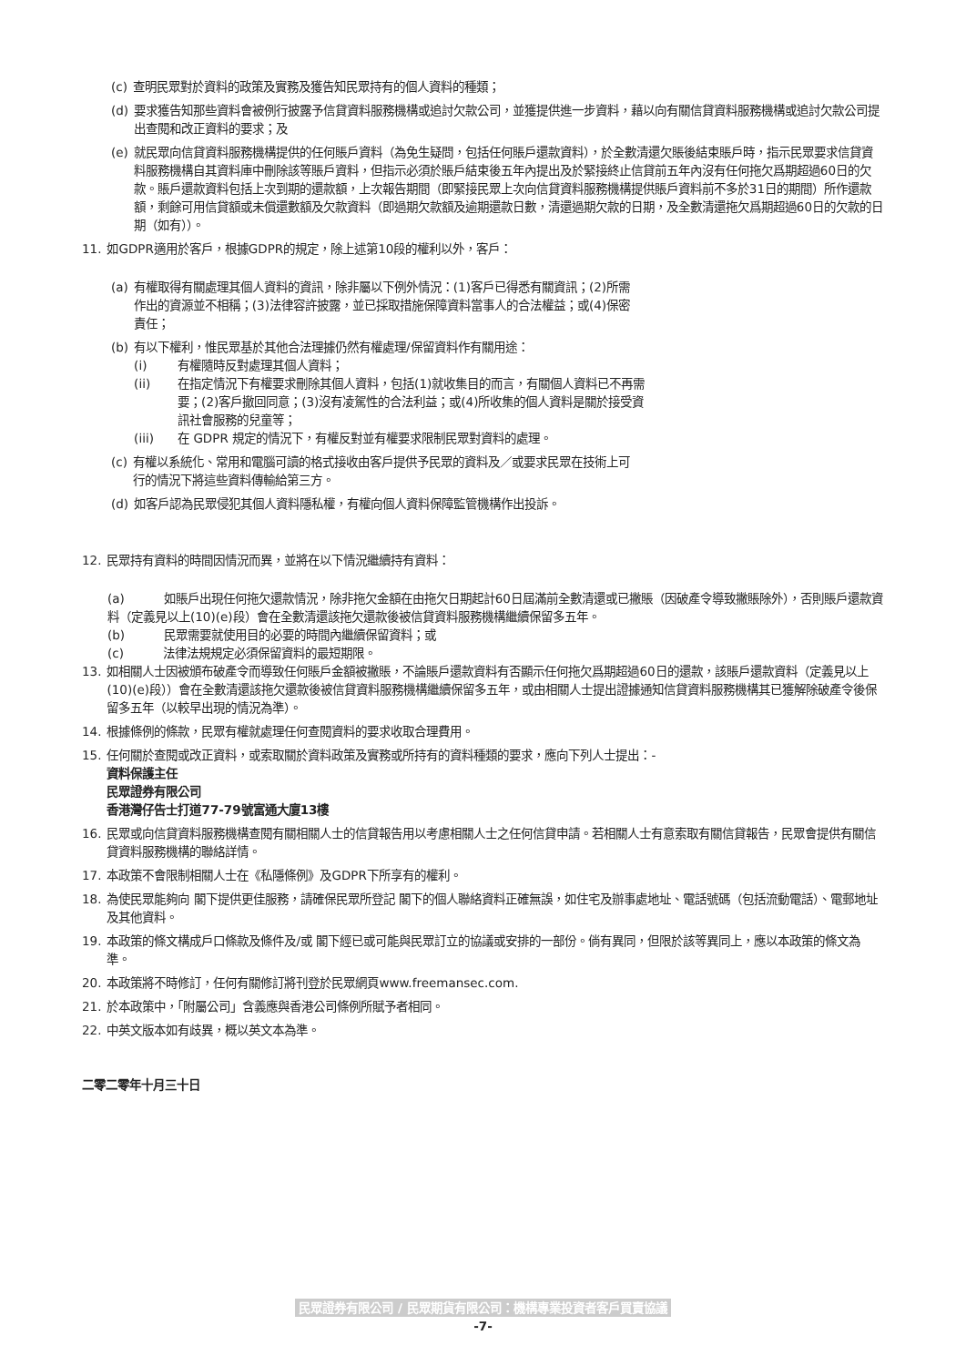(c) 查明民眾對於資料的政策及實務及獲告知民眾持有的個人資料的種類；
(d) 要求獲告知那些資料會被例行披露予信貸資料服務機構或追討欠款公司，並獲提供進一步資料，藉以向有關信貸資料服務機構或追討欠款公司提出查閱和改正資料的要求；及
(e) 就民眾向信貸資料服務機構提供的任何賬戶資料（為免生疑問，包括任何賬戶還款資料），於全數清還欠賬後結束賬戶時，指示民眾要求信貸資料服務機構自其資料庫中刪除該等賬戶資料，但指示必須於賬戶結束後五年內提出及於緊接終止信貸前五年內沒有任何拖欠爲期超過60日的欠款。賬戶還款資料包括上次到期的還款額，上次報告期間（即緊接民眾上次向信貸資料服務機構提供賬戶資料前不多於31日的期間）所作還款額，剩餘可用信貸額或未償還數額及欠款資料（即過期欠款額及逾期還款日數，清還過期欠款的日期，及全數清還拖欠爲期超過60日的欠款的日期（如有））。
11. 如GDPR適用於客戶，根據GDPR的規定，除上述第10段的權利以外，客戶：
(a) 有權取得有關處理其個人資料的資訊，除非屬以下例外情況：(1)客戶已得悉有關資訊；(2)所需作出的資源並不相稱；(3)法律容許披露，並已採取措施保障資料當事人的合法權益；或(4)保密責任；
(b) 有以下權利，惟民眾基於其他合法理據仍然有權處理/保留資料作有關用途：
(i) 有權隨時反對處理其個人資料；
(ii) 在指定情況下有權要求刪除其個人資料，包括(1)就收集目的而言，有關個人資料已不再需要；(2)客戶撤回同意；(3)沒有凌駕性的合法利益；或(4)所收集的個人資料是關於接受資訊社會服務的兒童等；
(iii) 在 GDPR 規定的情況下，有權反對並有權要求限制民眾對資料的處理。
(c) 有權以系統化、常用和電腦可讀的格式接收由客戶提供予民眾的資料及／或要求民眾在技術上可行的情況下將這些資料傳輸給第三方。
(d) 如客戶認為民眾侵犯其個人資料隱私權，有權向個人資料保障監管機構作出投訴。
12. 民眾持有資料的時間因情況而異，並將在以下情況繼續持有資料：
(a) 如賬戶出現任何拖欠還款情況，除非拖欠金額在由拖欠日期起計60日屆滿前全數清還或已撇賬（因破產令導致撇賬除外），否則賬戶還款資料（定義見以上(10)(e)段）會在全數清還該拖欠還款後被信貸資料服務機構繼續保留多五年。
(b) 民眾需要就使用目的必要的時間內繼續保留資料；或
(c) 法律法規規定必須保留資料的最短期限。
13. 如相關人士因被頒布破產令而導致任何賬戶金額被撇賬，不論賬戶還款資料有否顯示任何拖欠爲期超過60日的還款，該賬戶還款資料（定義見以上(10)(e)段））會在全數清還該拖欠還款後被信貸資料服務機構繼續保留多五年，或由相關人士提出證據通知信貸資料服務機構其已獲解除破產令後保留多五年（以較早出現的情況為準）。
14. 根據條例的條款，民眾有權就處理任何查閱資料的要求收取合理費用。
15. 任何關於查閱或改正資料，或索取關於資料政策及實務或所持有的資料種類的要求，應向下列人士提出：-
資料保護主任
民眾證券有限公司
香港灣仔告士打道77-79號富通大廈13樓
16. 民眾或向信貸資料服務機構查閱有關相關人士的信貸報告用以考慮相關人士之任何信貸申請。若相關人士有意索取有關信貸報告，民眾會提供有關信貸資料服務機構的聯絡詳情。
17. 本政策不會限制相關人士在《私隱條例》及GDPR下所享有的權利。
18. 為使民眾能夠向 閣下提供更佳服務，請確保民眾所登記 閣下的個人聯絡資料正確無誤，如住宅及辦事處地址、電話號碼（包括流動電話）、電郵地址及其他資料。
19. 本政策的條文構成戶口條款及條件及/或 閣下經已或可能與民眾訂立的協議或安排的一部份。倘有異同，但限於該等異同上，應以本政策的條文為準。
20. 本政策將不時修訂，任何有關修訂將刊登於民眾網頁www.freemansec.com.
21. 於本政策中，「附屬公司」含義應與香港公司條例所賦予者相同。
22. 中英文版本如有歧異，概以英文本為準。
二零二零年十月三十日
民眾證券有限公司 / 民眾期貨有限公司：機構專業投資者客戶買賣協議
-7-